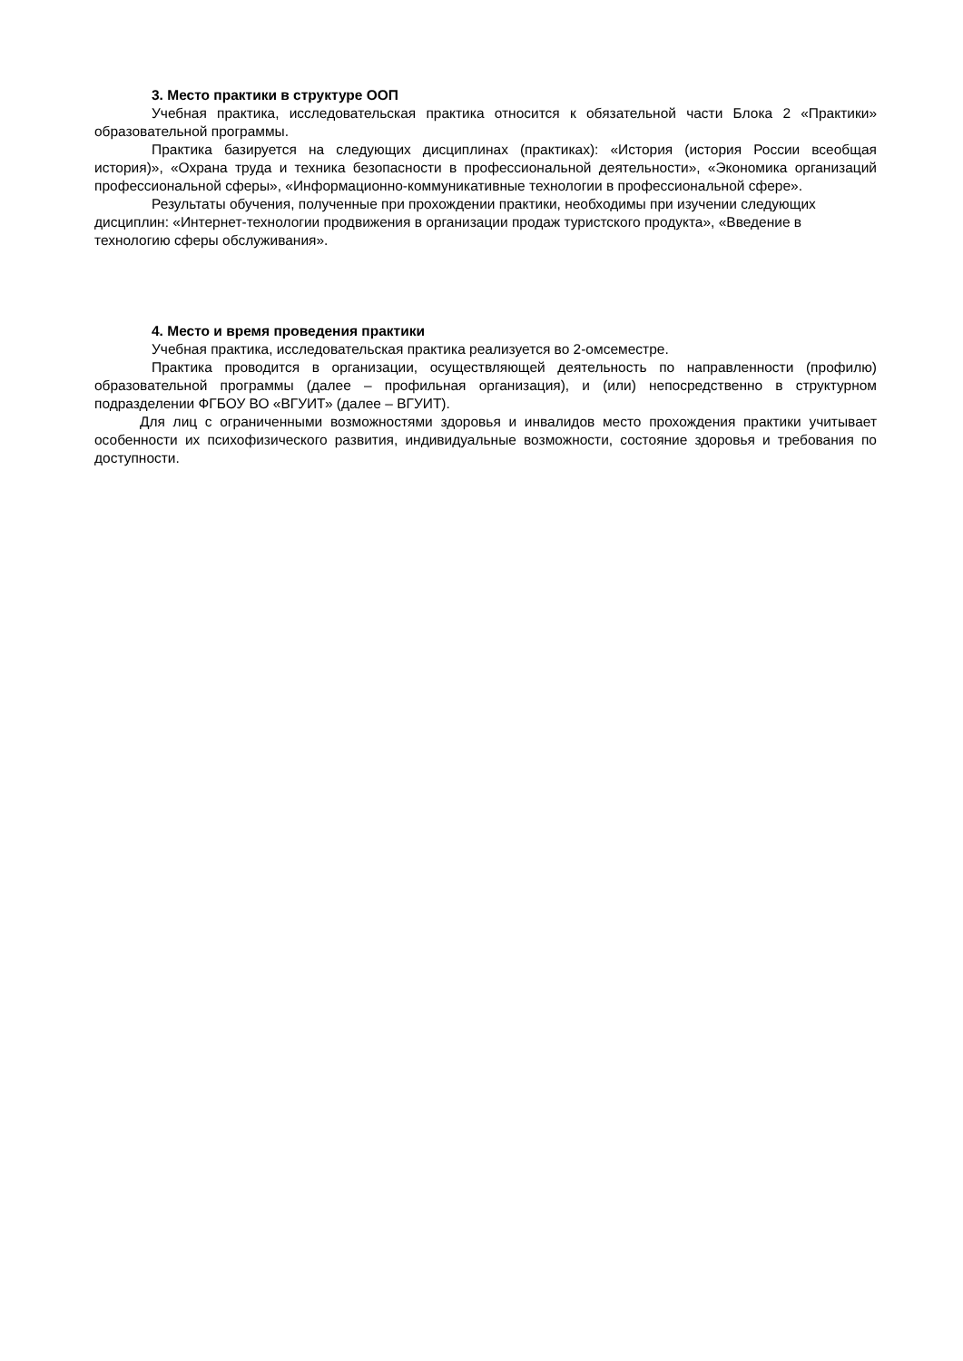3. Место практики в структуре ООП
Учебная практика, исследовательская практика относится к обязательной части Блока 2 «Практики» образовательной программы.
Практика базируется на следующих дисциплинах (практиках): «История (история России всеобщая история)», «Охрана труда и техника безопасности в профессиональной деятельности», «Экономика организаций профессиональной сферы», «Информационно-коммуникативные технологии в профессиональной сфере».
Результаты обучения, полученные при прохождении практики, необходимы при изучении следующих дисциплин: «Интернет-технологии продвижения в организации продаж туристского продукта», «Введение в технологию сферы обслуживания».
4. Место и время проведения практики
Учебная практика, исследовательская практика реализуется во 2-омсеместре.
Практика проводится в организации, осуществляющей деятельность по направленности (профилю) образовательной программы (далее – профильная организация), и (или) непосредственно в структурном подразделении ФГБОУ ВО «ВГУИТ» (далее – ВГУИТ).
Для лиц с ограниченными возможностями здоровья и инвалидов место прохождения практики учитывает особенности их психофизического развития, индивидуальные возможности, состояние здоровья и требования по доступности.